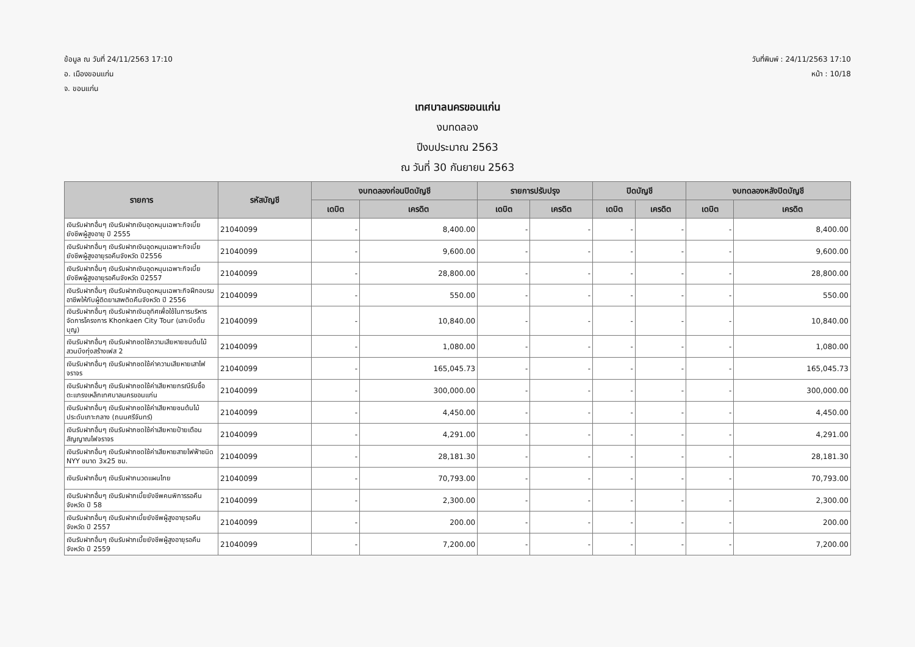ข้อมูล ณ วันที่ 24/11/2563 17:10
อ. เมืองขอนแก่น
จ. ขอนแก่น
วันที่พิมพ์ : 24/11/2563 17:10
หน้า : 10/18
เทศบาลนครขอนแก่น
งบทดลอง
ปีงบประมาณ 2563
ณ วันที่ 30 กันยายน 2563
| รายการ | รหัสบัญชี | งบทดลองก่อนปิดบัญชี | | รายการปรับปรุง | | ปิดบัญชี | | งบทดลองหลังปิดบัญชี | |
| --- | --- | --- | --- | --- | --- | --- | --- | --- | --- |
| | | เดบิต | เครดิต | เดบิต | เครดิต | เดบิต | เครดิต | เดบิต | เครดิต |
| เงินรับฝากอื่นๆ เงินรับฝากเงินอุดหนุนเฉพาะกิจเบี้ยยังชีพผู้สูงอายุ ปี 2555 | 21040099 | - | 8,400.00 | - | - | - | - | - | 8,400.00 |
| เงินรับฝากอื่นๆ เงินรับฝากเงินอุดหนุนเฉพาะกิจเบี้ยยังชีพผู้สูงอายุรอคืนจังหวัด ปี2556 | 21040099 | - | 9,600.00 | - | - | - | - | - | 9,600.00 |
| เงินรับฝากอื่นๆ เงินรับฝากเงินอุดหนุนเฉพาะกิจเบี้ยยังชีพผู้สูงอายุรอคืนจังหวัด ปี2557 | 21040099 | - | 28,800.00 | - | - | - | - | - | 28,800.00 |
| เงินรับฝากอื่นๆ เงินรับฝากเงินอุดหนุนเฉพาะกิจฝึกอบรมอาชีพให้กับผู้ติดยาเสพติดคืนจังหวัด ปี 2556 | 21040099 | - | 550.00 | - | - | - | - | - | 550.00 |
| เงินรับฝากอื่นๆ เงินรับฝากเงินอุทิศเพื่อใช้ในการบริหารจัดการโครงการ Khonkaen City Tour (เลาะบึงดื่มบุญ) | 21040099 | - | 10,840.00 | - | - | - | - | - | 10,840.00 |
| เงินรับฝากอื่นๆ เงินรับฝากชดใช้ความเสียหายชนต้นไม้สวนบึงทุ่งสร้างเฟส 2 | 21040099 | - | 1,080.00 | - | - | - | - | - | 1,080.00 |
| เงินรับฝากอื่นๆ เงินรับฝากชดใช้ค่าความเสียหายเสาไฟจราจร | 21040099 | - | 165,045.73 | - | - | - | - | - | 165,045.73 |
| เงินรับฝากอื่นๆ เงินรับฝากชดใช้ค่าเสียหายกรณีรับซื้อตะแกรงเหล็กเทศบาลนครขอนแก่น | 21040099 | - | 300,000.00 | - | - | - | - | - | 300,000.00 |
| เงินรับฝากอื่นๆ เงินรับฝากชดใช้ค่าเสียหายชนต้นไม้ประดับเกาะกลาง (ถนนศรีจันทร์) | 21040099 | - | 4,450.00 | - | - | - | - | - | 4,450.00 |
| เงินรับฝากอื่นๆ เงินรับฝากชดใช้ค่าเสียหายป้ายเตือนสัญญาณไฟจราจร | 21040099 | - | 4,291.00 | - | - | - | - | - | 4,291.00 |
| เงินรับฝากอื่นๆ เงินรับฝากชดใช้ค่าเสียหายสายไฟฟ้าชนิด NYY ขนาด 3x25 ซม. | 21040099 | - | 28,181.30 | - | - | - | - | - | 28,181.30 |
| เงินรับฝากอื่นๆ เงินรับฝากนวดแผนไทย | 21040099 | - | 70,793.00 | - | - | - | - | - | 70,793.00 |
| เงินรับฝากอื่นๆ เงินรับฝากเบี้ยยังชีพคนพิการรอคืนจังหวัด ปี 58 | 21040099 | - | 2,300.00 | - | - | - | - | - | 2,300.00 |
| เงินรับฝากอื่นๆ เงินรับฝากเบี้ยยังชีพผู้สูงอายุรอคืนจังหวัด ปี 2557 | 21040099 | - | 200.00 | - | - | - | - | - | 200.00 |
| เงินรับฝากอื่นๆ เงินรับฝากเบี้ยยังชีพผู้สูงอายุรอคืนจังหวัด ปี 2559 | 21040099 | - | 7,200.00 | - | - | - | - | - | 7,200.00 |